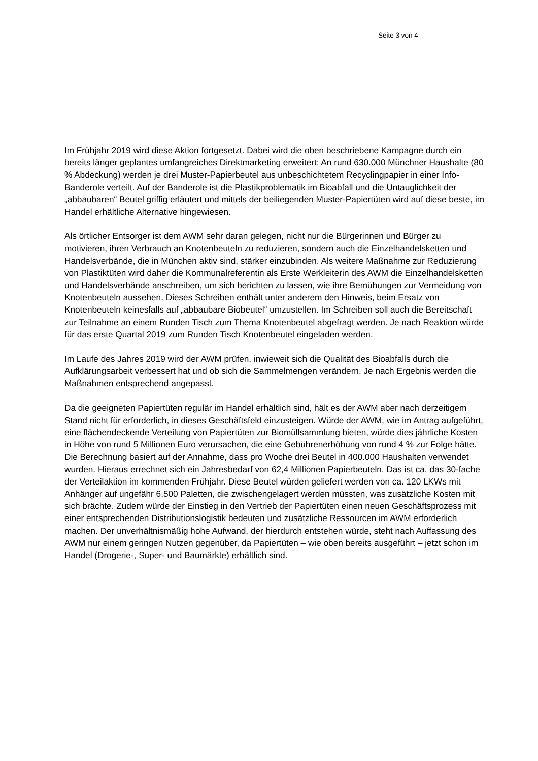Seite 3 von 4
Im Frühjahr 2019 wird diese Aktion fortgesetzt. Dabei wird die oben beschriebene Kampagne durch ein bereits länger geplantes umfangreiches Direktmarketing erweitert: An rund 630.000 Münchner Haushalte (80 % Abdeckung) werden je drei Muster-Papierbeutel aus unbeschichtetem Recyclingpapier in einer Info-Banderole verteilt. Auf der Banderole ist die Plastikproblematik im Bioabfall und die Untauglichkeit der „abbaubaren“ Beutel griffig erläutert und mittels der beiliegenden Muster-Papiertüten wird auf diese beste, im Handel erhältliche Alternative hingewiesen.
Als örtlicher Entsorger ist dem AWM sehr daran gelegen, nicht nur die Bürgerinnen und Bürger zu motivieren, ihren Verbrauch an Knotenbeuteln zu reduzieren, sondern auch die Einzelhandelsketten und Handelsverbände, die in München aktiv sind, stärker einzubinden. Als weitere Maßnahme zur Reduzierung von Plastiktüten wird daher die Kommunalreferentin als Erste Werkleiterin des AWM die Einzelhandelsketten und Handelsverbände anschreiben, um sich berichten zu lassen, wie ihre Bemühungen zur Vermeidung von Knotenbeuteln aussehen. Dieses Schreiben enthält unter anderem den Hinweis, beim Ersatz von Knotenbeuteln keinesfalls auf „abbaubare Biobeutel“ umzustellen. Im Schreiben soll auch die Bereitschaft zur Teilnahme an einem Runden Tisch zum Thema Knotenbeutel abgefragt werden. Je nach Reaktion würde für das erste Quartal 2019 zum Runden Tisch Knotenbeutel eingeladen werden.
Im Laufe des Jahres 2019 wird der AWM prüfen, inwieweit sich die Qualität des Bioabfalls durch die Aufklärungsarbeit verbessert hat und ob sich die Sammelmengen verändern. Je nach Ergebnis werden die Maßnahmen entsprechend angepasst.
Da die geeigneten Papiertüten regulär im Handel erhältlich sind, hält es der AWM aber nach derzeitigem Stand nicht für erforderlich, in dieses Geschäftsfeld einzusteigen. Würde der AWM, wie im Antrag aufgeführt, eine flächendeckende Verteilung von Papiertüten zur Biomüllsammlung bieten, würde dies jährliche Kosten in Höhe von rund 5 Millionen Euro verursachen, die eine Gebührenerhöhung von rund 4 % zur Folge hätte. Die Berechnung basiert auf der Annahme, dass pro Woche drei Beutel in 400.000 Haushalten verwendet wurden. Hieraus errechnet sich ein Jahresbedarf von 62,4 Millionen Papierbeuteln. Das ist ca. das 30-fache der Verteilaktion im kommenden Frühjahr. Diese Beutel würden geliefert werden von ca. 120 LKWs mit Anhänger auf ungefähr 6.500 Paletten, die zwischengelagert werden müssten, was zusätzliche Kosten mit sich brächte. Zudem würde der Einstieg in den Vertrieb der Papiertüten einen neuen Geschäftsprozess mit einer entsprechenden Distributionslogistik bedeuten und zusätzliche Ressourcen im AWM erforderlich machen. Der unverhältnismäßig hohe Aufwand, der hierdurch entstehen würde, steht nach Auffassung des AWM nur einem geringen Nutzen gegenüber, da Papiertüten – wie oben bereits ausgeführt – jetzt schon im Handel (Drogerie-, Super- und Baumärkte) erhältlich sind.